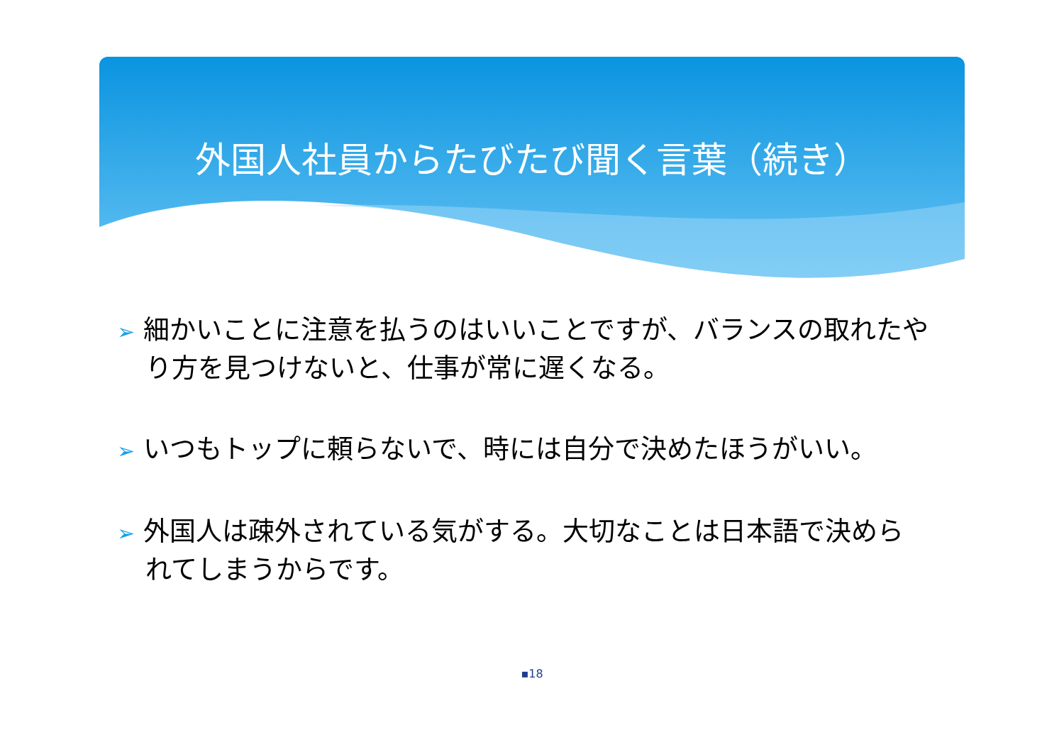外国人社員からたびたび聞く言葉（続き）
➢ 細かいことに注意を払うのはいいことですが、バランスの取れたやり方を見つけないと、仕事が常に遅くなる。
➢ いつもトップに頼らないで、時には自分で決めたほうがいい。
➢ 外国人は疎外されている気がする。大切なことは日本語で決められてしまうからです。
▪18